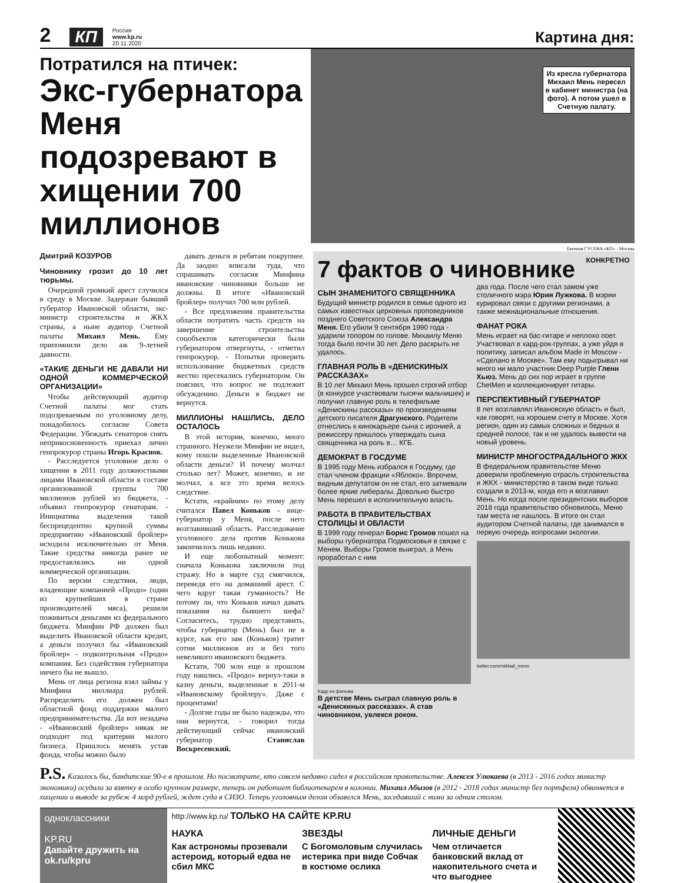2 КП Россия
www.kp.ru
20.11.2020 Картина дня:
Потратился на птичек:
Экс-губернатора Меня подозревают в хищении 700 миллионов
Из кресла губернатора Михаил Мень пересел в кабинет министра (на фото). А потом ушел в Счетную палату.
Евгения ГУСЕВА/«КП» - Москва
Дмитрий КОЗУРОВ
Чиновнику грозит до 10 лет тюрьмы.
Очередной громкий арест случился в среду в Москве. Задержан бывший губератор Ивановской области, экс-министр строительства и ЖКХ страны, а ныне аудитор Счетной палаты Михаил Мень. Ему припомнили дело аж 9-летней давности.
«ТАКИЕ ДЕНЬГИ НЕ ДАВАЛИ НИ ОДНОЙ КОММЕРЧЕСКОЙ ОРГАНИЗАЦИИ»
Чтобы действующий аудитор Счетной палаты мог стать подозреваемым по уголовному делу, понадобилось согласие Совета Федерации. Убеждать сенаторов снять неприкосновенность приехал лично генпрокурор страны Игорь Краснов.
- Расследуется уголовное дело о хищении в 2011 году должностными лицами Ивановской области в составе организованной группы 700 миллионов рублей из бюджета, - объявил генпрокурор сенаторам. - Инициатива выделения такой беспрецедентно крупной суммы предприятию «Ивановский бройлер» исходила исключительно от Меня. Такие средства никогда ранее не предоставлялись ни одной коммерческой организации.
По версии следствия, люди, владеющие компанией «Продо» (один из крупнейших в стране производителей мяса), решили поживиться деньгами из федерального бюджета. Минфин РФ должен был выделить Ивановской области кредит, а деньги получил бы «Ивановский бройлер» - подконтрольная «Продо» компания. Без содействия губернатора ничего бы не вышло.
Мень от лица региона взял займы у Минфина миллиард рублей. Распределить его должен был областной фонд поддержки малого предпринимательства. Да вот незадача - «Ивановский бройлер» никак не подходит под критерии малого бизнеса. Пришлось менять устав фонда, чтобы можно было
давать деньги и ребятам покрупнее. Да заодно вписали туда, что спрашивать согласия Минфина ивановские чиновники больше не должны. В итоге «Ивановский бройлер» получил 700 млн рублей.
- Все предложения правительства области потратить часть средств на завершение строительства соцобъектов категорически были губернатором отвергнуты, - отметил генпрокурор. - Попытки проверить использование бюджетных средств жестко пресекались губернатором. Он пояснил, что вопрос не подлежит обсуждению. Деньги в бюджет не вернутся.
МИЛЛИОНЫ НАШЛИСЬ, ДЕЛО ОСТАЛОСЬ
В этой истории, конечно, много странного. Неужели Минфин не видел, кому пошли выделенные Ивановской области деньги? И почему молчал столько лет? Может, конечно, и не молчал, а все это время велось следствие.
Кстати, «крайним» по этому делу считался Павел Коньков - вице-губернатор у Меня, после него возглавивший область. Расследование уголовного дела против Конькова закончилось лишь недавно.
И еще любопытный момент: сначала Конькова заключили под стражу. Но в марте суд смягчился, переведя его на домашний арест. С чего вдруг такая гуманность? Не потому ли, что Коньков начал давать показания на бывшего шефа? Согласитесь, трудно представить, чтобы губернатор (Мень) был не в курсе, как его зам (Коньков) тратит сотни миллионов из и без того невеликого ивановского бюджета.
Кстати, 700 млн еще в прошлом году нашлись. «Продо» вернул-таки в казну деньги, выделенные в 2011-м «Ивановскому бройлеру». Даже с процентами!
- Долгие годы не было надежды, что они вернутся, - говорил тогда действующий сейчас ивановский губернатор Станислав Воскресенский.
7 фактов о чиновнике КОНКРЕТНО
СЫН ЗНАМЕНИТОГО СВЯЩЕННИКА
Будущий министр родился в семье одного из самых известных церковных проповедников позднего Советского Союза Александра Меня. Его убили 9 сентября 1990 года - ударили топором по голове. Михаилу Меню тогда было почти 30 лет. Дело раскрыть не удалось.
ГЛАВНАЯ РОЛЬ В «ДЕНИСКИНЫХ РАССКАЗАХ»
В 10 лет Михаил Мень прошел строгий отбор (в конкурсе участвовали тысячи мальчишек) и получил главную роль в телефильме «Денискины рассказы» по произведениям детского писателя Драгунского. Родители отнеслись к кинокарьере сына с иронией, а режиссеру пришлось утверждать сына священника на роль в… КГБ.
ДЕМОКРАТ В ГОСДУМЕ
В 1995 году Мень избрался в Госдуму, где стал членом фракции «Яблоко». Впрочем, видным депутатом он не стал, его затмевали более яркие либералы. Довольно быстро Мень перешел в исполнительную власть.
РАБОТА В ПРАВИТЕЛЬСТВАХ СТОЛИЦЫ И ОБЛАСТИ
В 1999 году генерал Борис Громов пошел на выборы губернатора Подмосковья в связке с Менем. Выборы Громов выиграл, а Мень проработал с ним
Кадр из фильма
В детстве Мень сыграл главную роль в «Денискиных рассказах». А став чиновником, увлекся роком.
два года. После чего стал замом уже столичного мэра Юрия Лужкова. В мэрии курировал связи с другими регионами, а также межнациональные отношения.
ФАНАТ РОКА
Мень играет на бас-гитаре и неплохо поет. Участвовал в хард-рок-группах, а уже уйдя в политику, записал альбом Made in Moscow - «Сделано в Москве». Там ему подыгрывал ни много ни мало участник Deep Purple Гленн Хьюз. Мень до сих пор играет в группе ChetMen и коллекционирует гитары.
ПЕРСПЕКТИВНЫЙ ГУБЕРНАТОР
8 лет возглавлял Ивановскую область и был, как говорят, на хорошем счету в Москве. Хотя регион, один из самых сложных и бедных в средней полосе, так и не удалось вывести на новый уровень.
МИНИСТР МНОГОСТРАДАЛЬНОГО ЖКХ
В федеральном правительстве Меню доверили проблемную отрасль строительства и ЖКХ - министерство в таком виде только создали в 2013-м, когда его и возглавил Мень. Но когда после президентских выборов 2018 года правительство обновилось, Меню там места не нашлось. В итоге он стал аудитором Счетной палаты, где занимался в первую очередь вопросами экологии.
twitter.com/mikhail_menn
P.S. Казалось бы, бандитские 90-е в прошлом. Но посмотрите, кто совсем недавно сидел в российском правительстве. Алексея Улюкаева (в 2013 - 2016 годах министр экономики) осудили за взятку в особо крупном размере, теперь он работает библиотекарем в колонии. Михаил Абызов (в 2012 - 2018 годах министр без портфеля) обвиняется в хищении и выводе за рубеж 4 млрд рублей, ждет суда в СИЗО. Теперь уголовным делом обзавелся Мень, заседавший с ними за одним столом.
одноклассники
KP.RU
Давайте дружить на ok.ru/kpru
http://www.kp.ru/ ТОЛЬКО НА САЙТЕ KP.RU
НАУКА
Как астрономы прозевали астероид, который едва не сбил МКС
ЗВЕЗДЫ
С Богомоловым случилась истерика при виде Собчак в костюме ослика
ЛИЧНЫЕ ДЕНЬГИ
Чем отличается банковский вклад от накопительного счета и что выгоднее